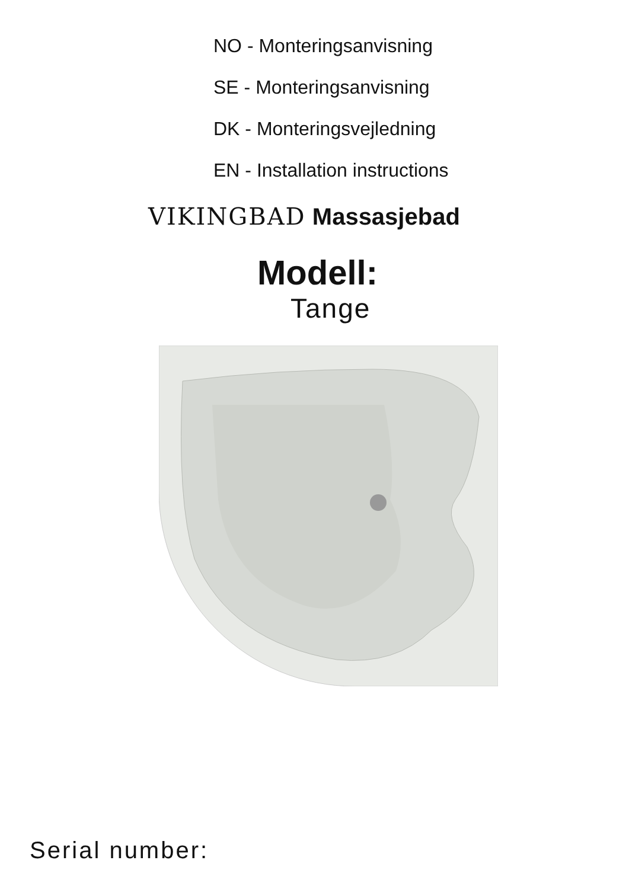NO - Monteringsanvisning
SE - Monteringsanvisning
DK - Monteringsvejledning
EN - Installation instructions
VIKINGBAD Massasjebad
Modell:
Tange
Serial number: